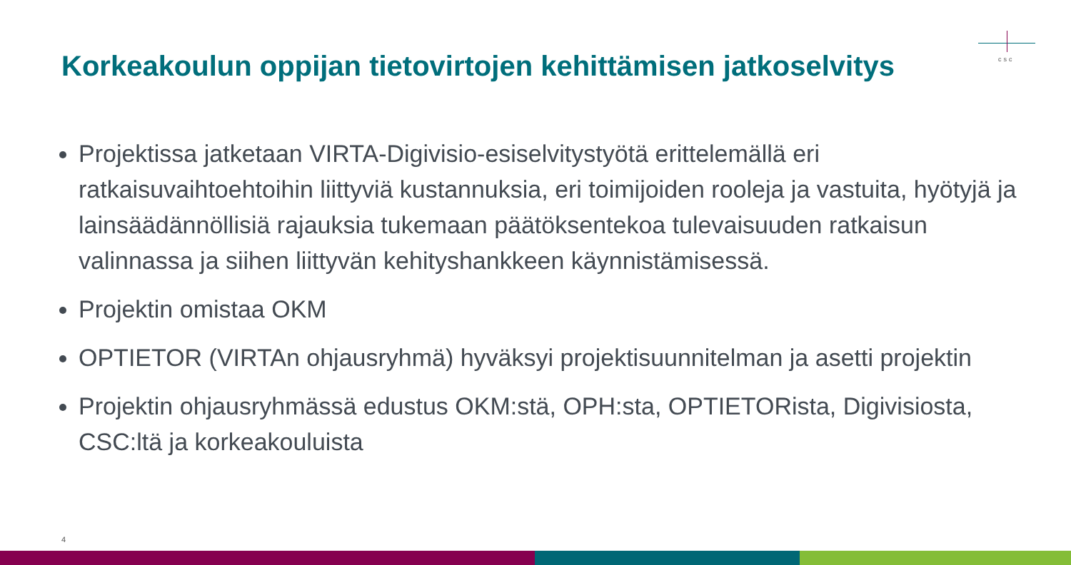csc
Korkeakoulun oppijan tietovirtojen kehittämisen jatkoselvitys
Projektissa jatketaan VIRTA-Digivisio-esiselvitystyötä erittelemällä eri ratkaisuvaihtoehtoihin liittyviä kustannuksia, eri toimijoiden rooleja ja vastuita, hyötyjä ja lainsäädännöllisiä rajauksia tukemaan päätöksentekoa tulevaisuuden ratkaisun valinnassa ja siihen liittyvän kehityshankkeen käynnistämisessä.
Projektin omistaa OKM
OPTIETOR (VIRTAn ohjausryhmä) hyväksyi projektisuunnitelman ja asetti projektin
Projektin ohjausryhmässä edustus OKM:stä, OPH:sta, OPTIETORista, Digivisiosta, CSC:ltä ja korkeakouluista
4